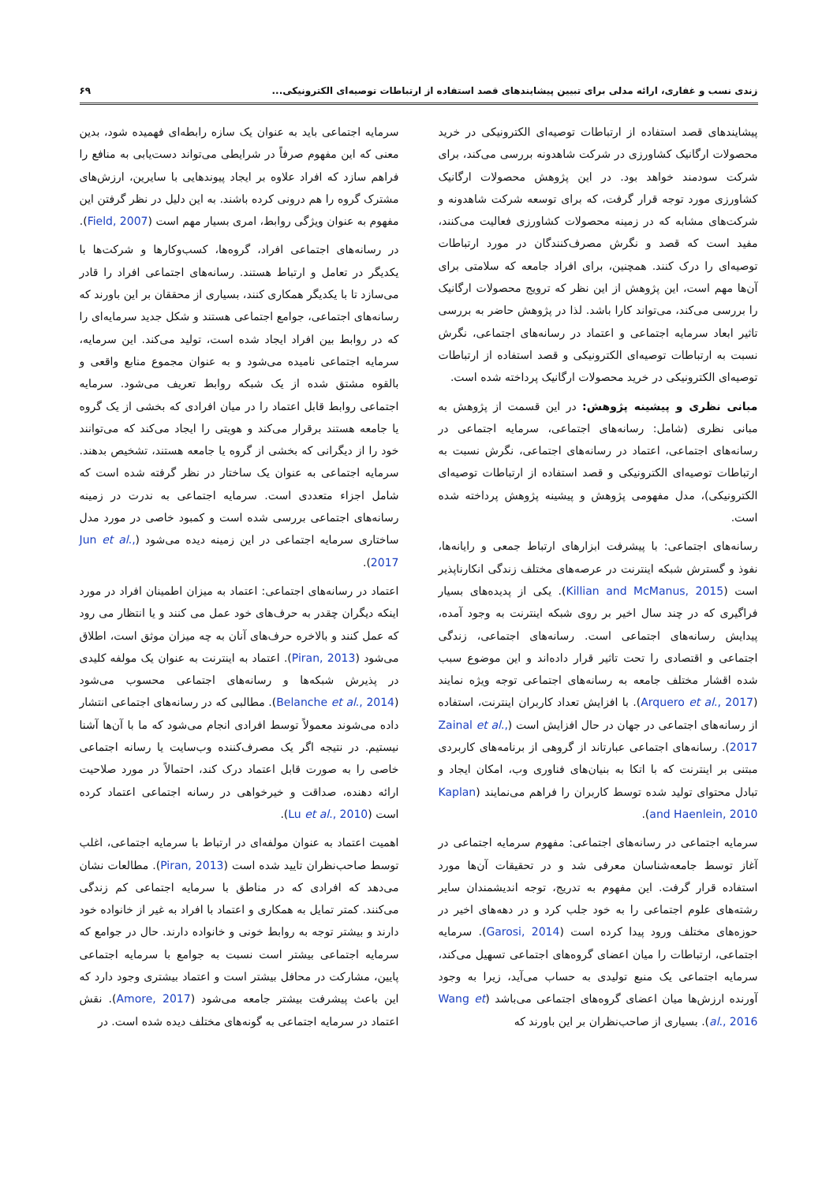زندی نسب و غفاری، ارائه مدلی برای تبیین پیشایندهای قصد استفاده از ارتباطات توصیه‌ای الکترونیکی... ۶۹
پیشایندهای قصد استفاده از ارتباطات توصیه‌ای الکترونیکی در خرید محصولات ارگانیک کشاورزی در شرکت شاهدونه بررسی می‌کند، برای شرکت سودمند خواهد بود. در این پژوهش محصولات ارگانیک کشاورزی مورد توجه قرار گرفت، که برای توسعه شرکت شاهدونه و شرکت‌های مشابه که در زمینه محصولات کشاورزی فعالیت می‌کنند، مفید است که قصد و نگرش مصرف‌کنندگان در مورد ارتباطات توصیه‌ای را درک کنند. همچنین، برای افراد جامعه که سلامتی برای آن‌ها مهم است، این پژوهش از این نظر که ترویج محصولات ارگانیک را بررسی می‌کند، می‌تواند کارا باشد. لذا در پژوهش حاضر به بررسی تاثیر ابعاد سرمایه اجتماعی و اعتماد در رسانه‌های اجتماعی، نگرش نسبت به ارتباطات توصیه‌ای الکترونیکی و قصد استفاده از ارتباطات توصیه‌ای الکترونیکی در خرید محصولات ارگانیک پرداخته شده است.
مبانی نظری و پیشینه پژوهش: در این قسمت از پژوهش به مبانی نظری (شامل: رسانه‌های اجتماعی، سرمایه اجتماعی در رسانه‌های اجتماعی، اعتماد در رسانه‌های اجتماعی، نگرش نسبت به ارتباطات توصیه‌ای الکترونیکی و قصد استفاده از ارتباطات توصیه‌ای الکترونیکی)، مدل مفهومی پژوهش و پیشینه پژوهش پرداخته شده است.
رسانه‌های اجتماعی: با پیشرفت ابزارهای ارتباط جمعی و رایانه‌ها، نفوذ و گسترش شبکه اینترنت در عرصه‌های مختلف زندگی انکارناپذیر است (Killian and McManus, 2015). یکی از پدیده‌های بسیار فراگیری که در چند سال اخیر بر روی شبکه اینترنت به وجود آمده، پیدایش رسانه‌های اجتماعی است. رسانه‌های اجتماعی، زندگی اجتماعی و اقتصادی را تحت تاثیر قرار داده‌اند و این موضوع سبب شده اقشار مختلف جامعه به رسانه‌های اجتماعی توجه ویژه نمایند (Arquero et al., 2017). با افزایش تعداد کاربران اینترنت، استفاده از رسانه‌های اجتماعی در جهان در حال افزایش است (Zainal et al., 2017). رسانه‌های اجتماعی عبارتاند از گروهی از برنامه‌های کاربردی مبتنی بر اینترنت که با اتکا به بنیان‌های فناوری وب، امکان ایجاد و تبادل محتوای تولید شده توسط کاربران را فراهم می‌نمایند (Kaplan and Haenlein, 2010).
سرمایه اجتماعی در رسانه‌های اجتماعی: مفهوم سرمایه اجتماعی در آغاز توسط جامعه‌شناسان معرفی شد و در تحقیقات آن‌ها مورد استفاده قرار گرفت. این مفهوم به تدریج، توجه اندیشمندان سایر رشته‌های علوم اجتماعی را به خود جلب کرد و در دهه‌های اخیر در حوزه‌های مختلف ورود پیدا کرده است (Garosi, 2014). سرمایه اجتماعی، ارتباطات را میان اعضای گروه‌های اجتماعی تسهیل می‌کند، سرمایه اجتماعی یک منبع تولیدی به حساب می‌آید، زیرا به وجود آورنده ارزش‌ها میان اعضای گروه‌های اجتماعی می‌باشد (Wang et al., 2016). بسیاری از صاحب‌نظران بر این باورند که
سرمایه اجتماعی باید به عنوان یک سازه رابطه‌ای فهمیده شود، بدین معنی که این مفهوم صرفاً در شرایطی می‌تواند دست‌یابی به منافع را فراهم سازد که افراد علاوه بر ایجاد پیوندهایی با سایرین، ارزش‌های مشترک گروه را هم درونی کرده باشند. به این دلیل در نظر گرفتن این مفهوم به عنوان ویژگی روابط، امری بسیار مهم است (Field, 2007).
در رسانه‌های اجتماعی افراد، گروه‌ها، کسب‌وکارها و شرکت‌ها با یکدیگر در تعامل و ارتباط هستند. رسانه‌های اجتماعی افراد را قادر می‌سازد تا با یکدیگر همکاری کنند، بسیاری از محققان بر این باورند که رسانه‌های اجتماعی، جوامع اجتماعی هستند و شکل جدید سرمایه‌ای را که در روابط بین افراد ایجاد شده است، تولید می‌کند. این سرمایه، سرمایه اجتماعی نامیده می‌شود و به عنوان مجموع منابع واقعی و بالقوه مشتق شده از یک شبکه روابط تعریف می‌شود. سرمایه اجتماعی روابط قابل اعتماد را در میان افرادی که بخشی از یک گروه یا جامعه هستند برقرار می‌کند و هویتی را ایجاد می‌کند که می‌توانند خود را از دیگرانی که بخشی از گروه یا جامعه هستند، تشخیص بدهند. سرمایه اجتماعی به عنوان یک ساختار در نظر گرفته شده است که شامل اجزاء متعددی است. سرمایه اجتماعی به ندرت در زمینه رسانه‌های اجتماعی بررسی شده است و کمبود خاصی در مورد مدل ساختاری سرمایه اجتماعی در این زمینه دیده می‌شود (Jun et al., 2017).
اعتماد در رسانه‌های اجتماعی: اعتماد به میزان اطمینان افراد در مورد اینکه دیگران چقدر به حرف‌های خود عمل می کنند و یا انتظار می رود که عمل کنند و بالاخره حرف‌های آنان به چه میزان موثق است، اطلاق می‌شود (Piran, 2013). اعتماد به اینترنت به عنوان یک مولفه کلیدی در پذیرش شبکه‌ها و رسانه‌های اجتماعی محسوب می‌شود (Belanche et al., 2014). مطالبی که در رسانه‌های اجتماعی انتشار داده می‌شوند معمولاً توسط افرادی انجام می‌شود که ما با آن‌ها آشنا نیستیم. در نتیجه اگر یک مصرف‌کننده وب‌سایت یا رسانه اجتماعی خاصی را به صورت قابل اعتماد درک کند، احتمالاً در مورد صلاحیت ارائه دهنده، صداقت و خیرخواهی در رسانه اجتماعی اعتماد کرده است (Lu et al., 2010).
اهمیت اعتماد به عنوان مولفه‌ای در ارتباط با سرمایه اجتماعی، اغلب توسط صاحب‌نظران تایید شده است (Piran, 2013). مطالعات نشان می‌دهد که افرادی که در مناطق با سرمایه اجتماعی کم زندگی می‌کنند. کمتر تمایل به همکاری و اعتماد با افراد به غیر از خانواده خود دارند و بیشتر توجه به روابط خونی و خانواده دارند. حال در جوامع که سرمایه اجتماعی بیشتر است نسبت به جوامع با سرمایه اجتماعی پایین، مشارکت در محافل بیشتر است و اعتماد بیشتری وجود دارد که این باعث پیشرفت بیشتر جامعه می‌شود (Amore, 2017). نقش اعتماد در سرمایه اجتماعی به گونه‌های مختلف دیده شده است. در